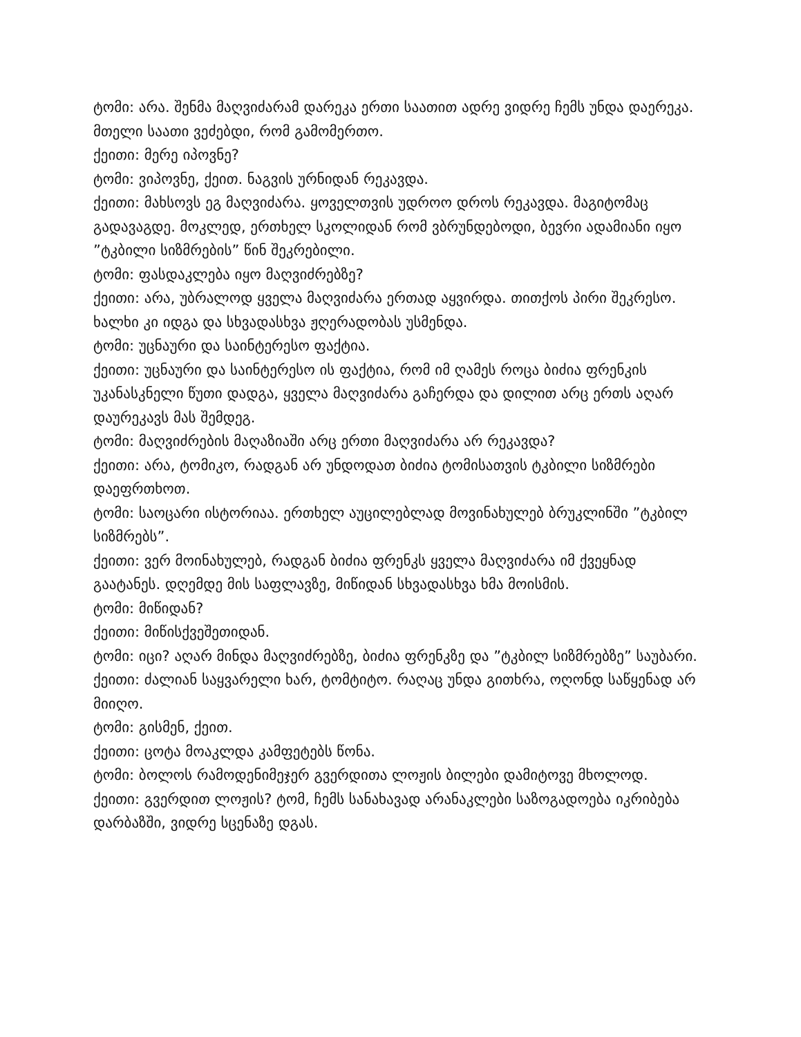ტომი: არა. შენმა მაღვიძარამ დარეკა ერთი საათით ადრე ვიდრე ჩემს უნდა დაერეკა. მთელი საათი ვეძებდი, რომ გამომერთო.
ქეითი: მერე იპოვნე?
ტომი: ვიპოვნე, ქეით. ნაგვის ურნიდან რეკავდა.
ქეითი: მახსოვს ეგ მაღვიძარა. ყოველთვის უდროო დროს რეკავდა. მაგიტომაც გადავაგდე. მოკლედ, ერთხელ სკოლიდან რომ ვბრუნდებოდი, ბევრი ადამიანი იყო ”ტკბილი სიზმრების” წინ შეკრებილი.
ტომი: ფასდაკლება იყო მაღვიძრებზე?
ქეითი: არა, უბრალოდ ყველა მაღვიძარა ერთად აყვირდა. თითქოს პირი შეკრესო. ხალხი კი იდგა და სხვადასხვა ჟღერადობას უსმენდა.
ტომი: უცნაური და საინტერესო ფაქტია.
ქეითი: უცნაური და საინტერესო ის ფაქტია, რომ იმ ღამეს როცა ბიძია ფრენკის უკანასკნელი წუთი დადგა, ყველა მაღვიძარა გაჩერდა და დილით არც ერთს აღარ დაურეკავს მას შემდეგ.
ტომი: მაღვიძრების მაღაზიაში არც ერთი მაღვიძარა არ რეკავდა?
ქეითი: არა, ტომიკო, რადგან არ უნდოდათ ბიძია ტომისათვის ტკბილი სიზმრები დაეფრთხოთ.
ტომი: საოცარი ისტორიაა. ერთხელ აუცილებლად მოვინახულებ ბრუკლინში ”ტკბილ სიზმრებს”.
ქეითი: ვერ მოინახულებ, რადგან ბიძია ფრენკს ყველა მაღვიძარა იმ ქვეყნად გაატანეს. დღემდე მის საფლავზე, მიწიდან სხვადასხვა ხმა მოისმის.
ტომი: მიწიდან?
ქეითი: მიწისქვეშეთიდან.
ტომი: იცი? აღარ მინდა მაღვიძრებზე, ბიძია ფრენკზე და ”ტკბილ სიზმრებზე” საუბარი.
ქეითი: ძალიან საყვარელი ხარ, ტომტიტო. რაღაც უნდა გითხრა, ოღონდ საწყენად არ მიიღო.
ტომი: გისმენ, ქეით.
ქეითი: ცოტა მოაკლდა კამფეტებს წონა.
ტომი: ბოლოს რამოდენიმეჯერ გვერდითა ლოჟის ბილები დამიტოვე მხოლოდ.
ქეითი: გვერდით ლოჟის? ტომ, ჩემს სანახავად არანაკლები საზოგადოება იკრიბება დარბაზში, ვიდრე სცენაზე დგას.